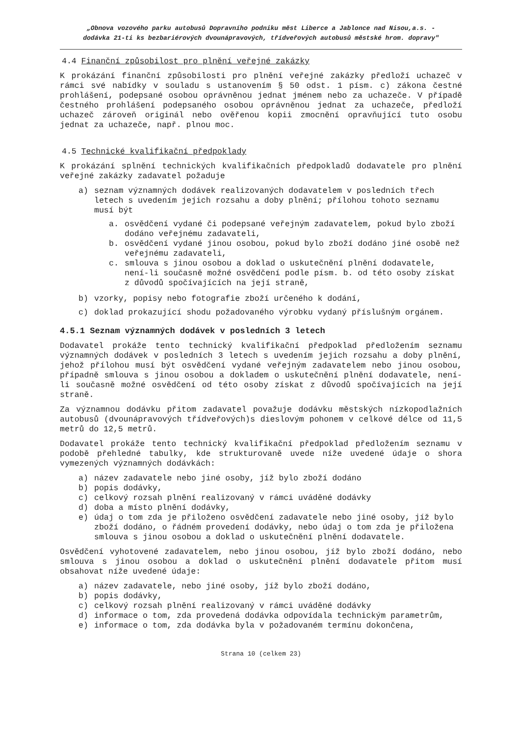„Obnova vozového parku autobusů Dopravního podniku měst Liberce a Jablonce nad Nisou,a.s. -
dodávka 21-ti ks bezbariérových dvounápravových, třídveřových autobusů městské hrom. dopravy"
4.4 Finanční způsobilost pro plnění veřejné zakázky
K prokázání finanční způsobilosti pro plnění veřejné zakázky předloží uchazeč v rámci své nabídky v souladu s ustanovením § 50 odst. 1 písm. c) zákona čestné prohlášení, podepsané osobou oprávněnou jednat jménem nebo za uchazeče. V případě čestného prohlášení podepsaného osobou oprávněnou jednat za uchazeče, předloží uchazeč zároveň originál nebo ověřenou kopii zmocnění opravňující tuto osobu jednat za uchazeče, např. plnou moc.
4.5 Technické kvalifikační předpoklady
K prokázání splnění technických kvalifikačních předpokladů dodavatele pro plnění veřejné zakázky zadavatel požaduje
a) seznam významných dodávek realizovaných dodavatelem v posledních třech letech s uvedením jejich rozsahu a doby plnění; přílohou tohoto seznamu musí být
a. osvědčení vydané či podepsané veřejným zadavatelem, pokud bylo zboží dodáno veřejnému zadavateli,
b. osvědčení vydané jinou osobou, pokud bylo zboží dodáno jiné osobě než veřejnému zadavateli,
c. smlouva s jinou osobou a doklad o uskutečnění plnění dodavatele, není-li současně možné osvědčení podle písm. b. od této osoby získat z důvodů spočívajících na její straně,
b) vzorky, popisy nebo fotografie zboží určeného k dodání,
c) doklad prokazující shodu požadovaného výrobku vydaný příslušným orgánem.
4.5.1 Seznam významných dodávek v posledních 3 letech
Dodavatel prokáže tento technický kvalifikační předpoklad předložením seznamu významných dodávek v posledních 3 letech s uvedením jejich rozsahu a doby plnění, jehož přílohou musí být osvědčení vydané veřejným zadavatelem nebo jinou osobou, případně smlouva s jinou osobou a dokladem o uskutečnění plnění dodavatele, není-li současně možné osvědčení od této osoby získat z důvodů spočívajících na její straně.
Za významnou dodávku přitom zadavatel považuje dodávku městských nízkopodlažních autobusů (dvounápravových třídveřových)s dieslovým pohonem v celkové délce od 11,5 metrů do 12,5 metrů.
Dodavatel prokáže tento technický kvalifikační předpoklad předložením seznamu v podobě přehledné tabulky, kde strukturovaně uvede níže uvedené údaje o shora vymezených významných dodávkách:
a) název zadavatele nebo jiné osoby, jíž bylo zboží dodáno
b) popis dodávky,
c) celkový rozsah plnění realizovaný v rámci uváděné dodávky
d) doba a místo plnění dodávky,
e) údaj o tom zda je přiloženo osvědčení zadavatele nebo jiné osoby, jíž bylo zboží dodáno, o řádném provedení dodávky, nebo údaj o tom zda je přiložena smlouva s jinou osobou a doklad o uskutečnění plnění dodavatele.
Osvědčení vyhotovené zadavatelem, nebo jinou osobou, jíž bylo zboží dodáno, nebo smlouva s jinou osobou a doklad o uskutečnění plnění dodavatele přitom musí obsahovat níže uvedené údaje:
a) název zadavatele, nebo jiné osoby, jíž bylo zboží dodáno,
b) popis dodávky,
c) celkový rozsah plnění realizovaný v rámci uváděné dodávky
d) informace o tom, zda provedená dodávka odpovídala technickým parametrům,
e) informace o tom, zda dodávka byla v požadovaném termínu dokončena,
Strana 10 (celkem 23)